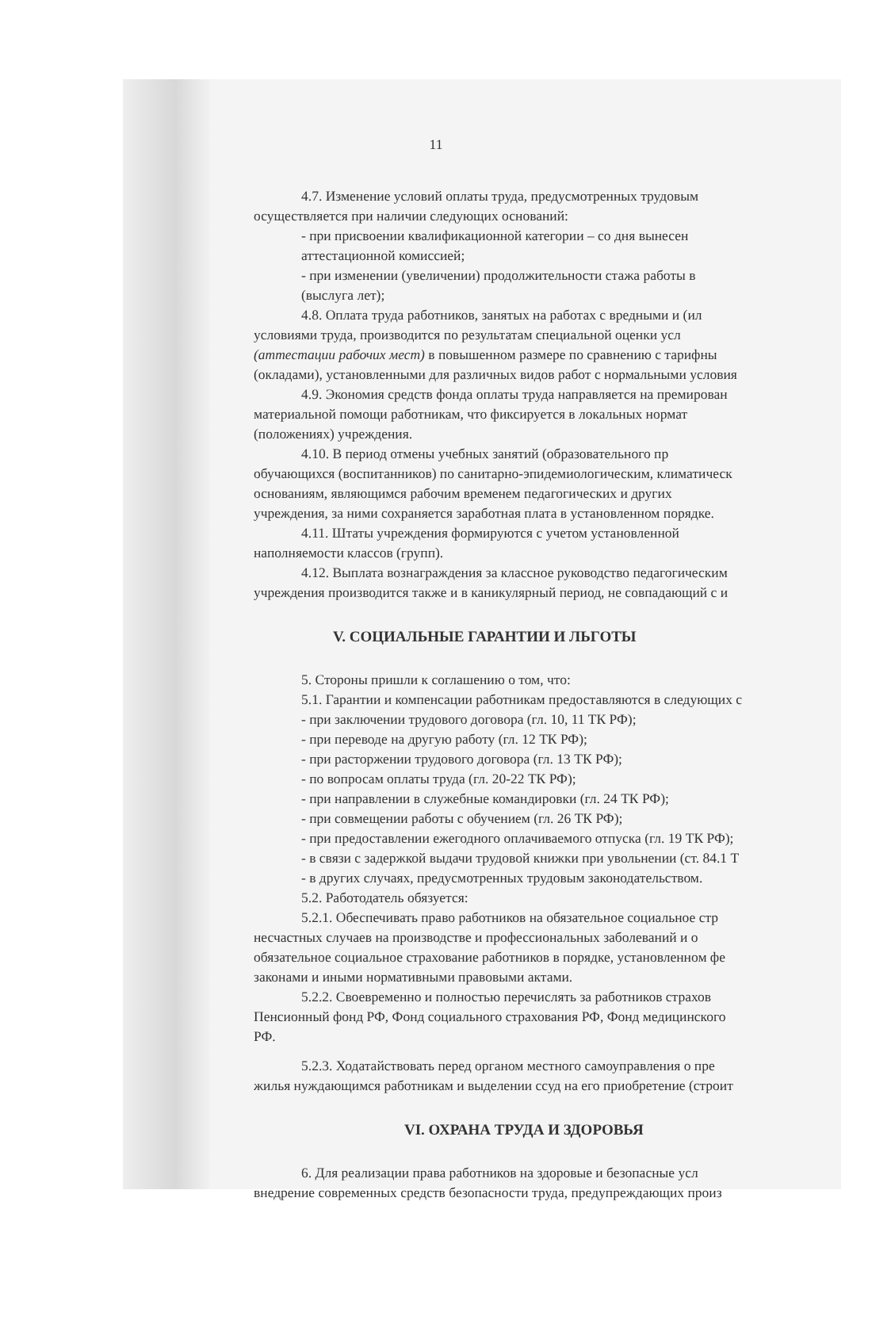11
4.7. Изменение условий оплаты труда, предусмотренных трудовым
осуществляется при наличии следующих оснований:
- при присвоении квалификационной категории – со дня вынесен
аттестационной комиссией;
- при изменении (увеличении) продолжительности стажа работы в
(выслуга лет);
4.8. Оплата труда работников, занятых на работах с вредными и (ил
условиями труда, производится по результатам специальной оценки усл
(аттестации рабочих мест) в повышенном размере по сравнению с тарифны
(окладами), установленными для различных видов работ с нормальными условия
4.9. Экономия средств фонда оплаты труда направляется на премирован
материальной помощи работникам, что фиксируется в локальных нормат
(положениях) учреждения.
4.10. В период отмены учебных занятий (образовательного пр
обучающихся (воспитанников) по санитарно-эпидемиологическим, климатическ
основаниям, являющимся рабочим временем педагогических и других
учреждения, за ними сохраняется заработная плата в установленном порядке.
4.11. Штаты учреждения формируются с учетом установленной
наполняемости классов (групп).
4.12. Выплата вознаграждения за классное руководство педагогическим
учреждения производится также и в каникулярный период, не совпадающий с и
V. СОЦИАЛЬНЫЕ ГАРАНТИИ И ЛЬГОТЫ
5. Стороны пришли к соглашению о том, что:
5.1. Гарантии и компенсации работникам предоставляются в следующих с
- при заключении трудового договора (гл. 10, 11 ТК РФ);
- при переводе на другую работу (гл. 12 ТК РФ);
- при расторжении трудового договора (гл. 13 ТК РФ);
- по вопросам оплаты труда (гл. 20-22 ТК РФ);
- при направлении в служебные командировки (гл. 24 ТК РФ);
- при совмещении работы с обучением (гл. 26 ТК РФ);
- при предоставлении ежегодного оплачиваемого отпуска (гл. 19 ТК РФ);
- в связи с задержкой выдачи трудовой книжки при увольнении (ст. 84.1 Т
- в других случаях, предусмотренных трудовым законодательством.
5.2. Работодатель обязуется:
5.2.1. Обеспечивать право работников на обязательное социальное стр
несчастных случаев на производстве и профессиональных заболеваний и о
обязательное социальное страхование работников в порядке, установленном фе
законами и иными нормативными правовыми актами.
5.2.2. Своевременно и полностью перечислять за работников страхов
Пенсионный фонд РФ, Фонд социального страхования РФ, Фонд медицинского
РФ.
5.2.3. Ходатайствовать перед органом местного самоуправления о пре
жилья нуждающимся работникам и выделении ссуд на его приобретение (строит
VI. ОХРАНА ТРУДА И ЗДОРОВЬЯ
6. Для реализации права работников на здоровые и безопасные усл
внедрение современных средств безопасности труда, предупреждающих произ